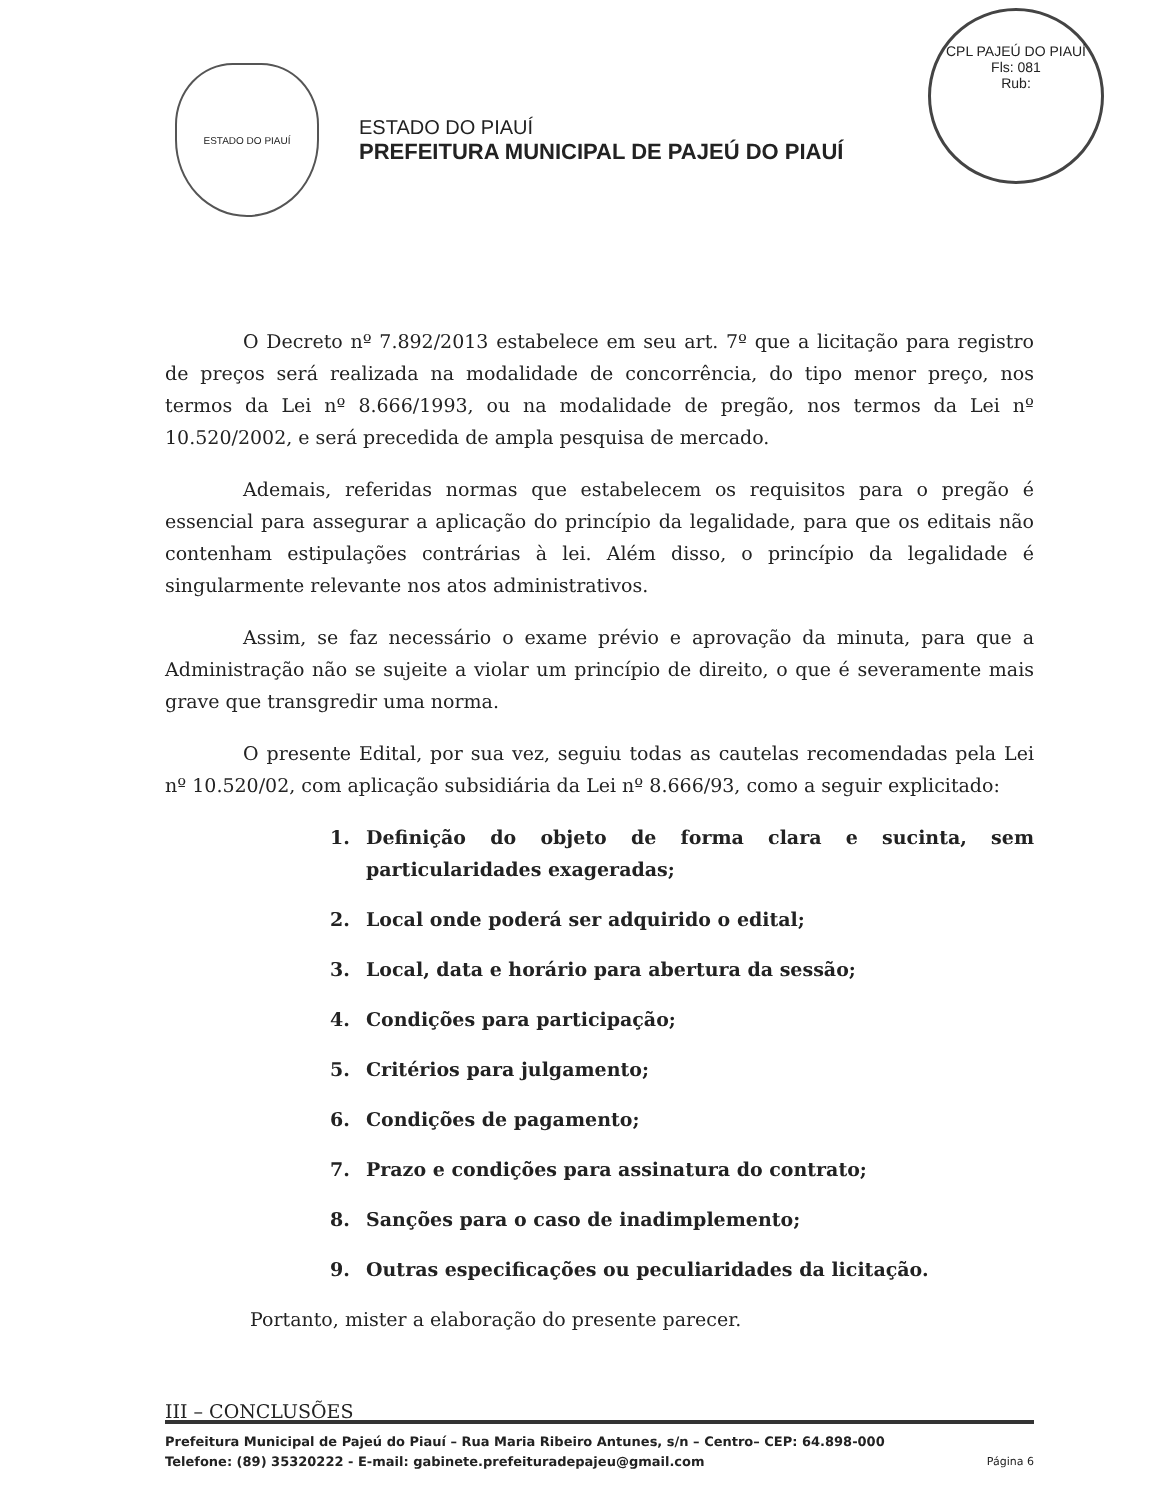CPL PAJEÚ DO PIAUÍ
Fls: 081
Rub:
ESTADO DO PIAUÍ
ESTADO DO PIAUÍ
PREFEITURA MUNICIPAL DE PAJEÚ DO PIAUÍ
O Decreto nº 7.892/2013 estabelece em seu art. 7º que a licitação para registro de preços será realizada na modalidade de concorrência, do tipo menor preço, nos termos da Lei nº 8.666/1993, ou na modalidade de pregão, nos termos da Lei nº 10.520/2002, e será precedida de ampla pesquisa de mercado.
Ademais, referidas normas que estabelecem os requisitos para o pregão é essencial para assegurar a aplicação do princípio da legalidade, para que os editais não contenham estipulações contrárias à lei. Além disso, o princípio da legalidade é singularmente relevante nos atos administrativos.
Assim, se faz necessário o exame prévio e aprovação da minuta, para que a Administração não se sujeite a violar um princípio de direito, o que é severamente mais grave que transgredir uma norma.
O presente Edital, por sua vez, seguiu todas as cautelas recomendadas pela Lei nº 10.520/02, com aplicação subsidiária da Lei nº 8.666/93, como a seguir explicitado:
1. Definição do objeto de forma clara e sucinta, sem particularidades exageradas;
2. Local onde poderá ser adquirido o edital;
3. Local, data e horário para abertura da sessão;
4. Condições para participação;
5. Critérios para julgamento;
6. Condições de pagamento;
7. Prazo e condições para assinatura do contrato;
8. Sanções para o caso de inadimplemento;
9. Outras especificações ou peculiaridades da licitação.
Portanto, mister a elaboração do presente parecer.
III – CONCLUSÕES
Prefeitura Municipal de Pajeú do Piauí – Rua Maria Ribeiro Antunes, s/n – Centro– CEP: 64.898-000
Telefone: (89) 35320222 - E-mail: gabinete.prefeituradepajeu@gmail.com Página 6